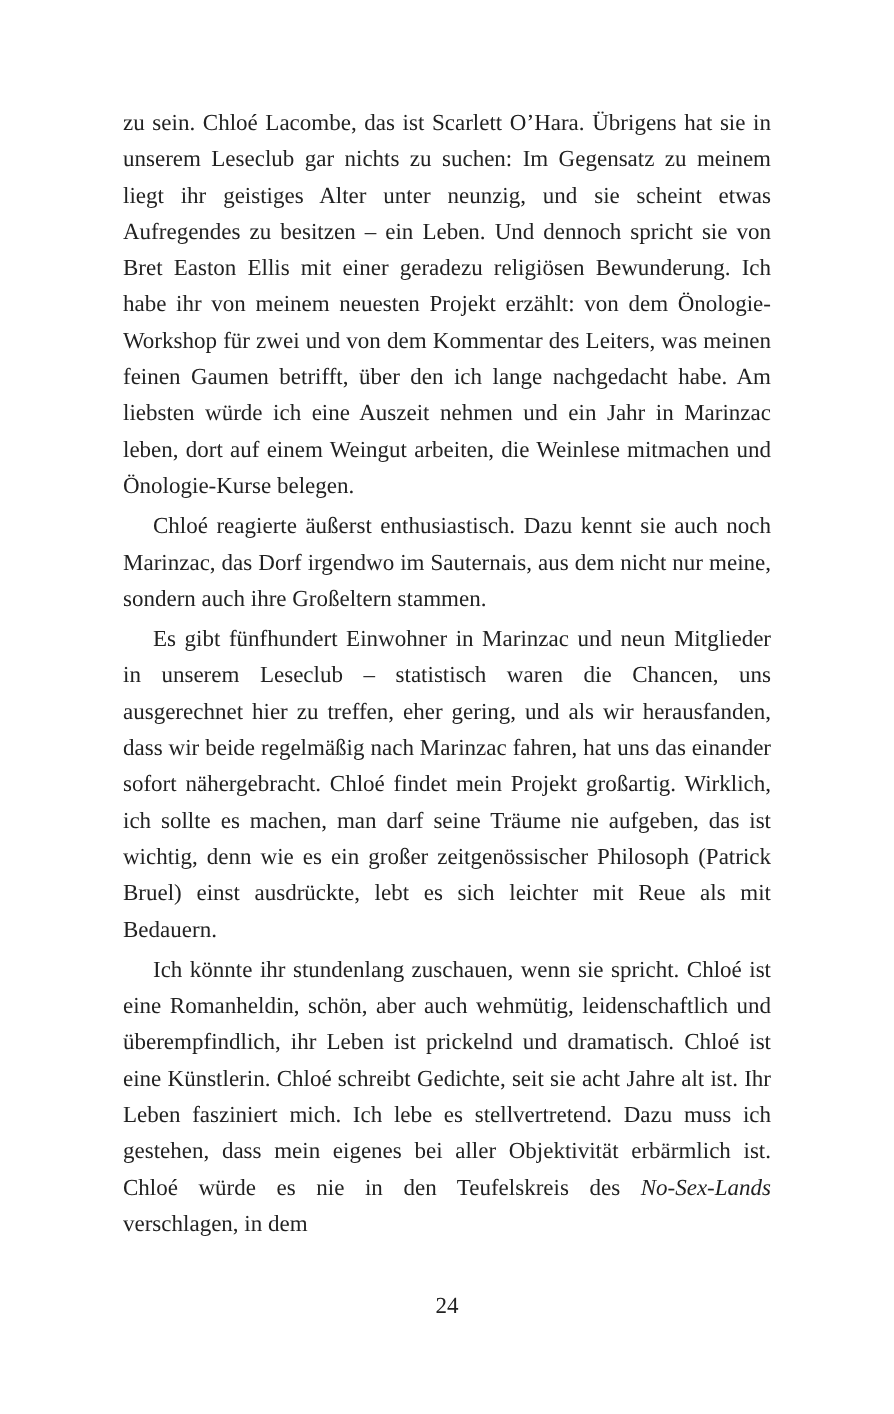zu sein. Chloé Lacombe, das ist Scarlett O’Hara. Übrigens hat sie in unserem Leseclub gar nichts zu suchen: Im Gegensatz zu meinem liegt ihr geistiges Alter unter neunzig, und sie scheint etwas Aufregendes zu besitzen – ein Leben. Und dennoch spricht sie von Bret Easton Ellis mit einer geradezu religiösen Bewunderung. Ich habe ihr von meinem neuesten Projekt erzählt: von dem Önologie-Workshop für zwei und von dem Kommentar des Leiters, was meinen feinen Gaumen betrifft, über den ich lange nachgedacht habe. Am liebsten würde ich eine Auszeit nehmen und ein Jahr in Marinzac leben, dort auf einem Weingut arbeiten, die Weinlese mitmachen und Önologie-Kurse belegen.
Chloé reagierte äußerst enthusiastisch. Dazu kennt sie auch noch Marinzac, das Dorf irgendwo im Sauternais, aus dem nicht nur meine, sondern auch ihre Großeltern stammen.
Es gibt fünfhundert Einwohner in Marinzac und neun Mitglieder in unserem Leseclub – statistisch waren die Chancen, uns ausgerechnet hier zu treffen, eher gering, und als wir herausfanden, dass wir beide regelmäßig nach Marinzac fahren, hat uns das einander sofort nähergebracht. Chloé findet mein Projekt großartig. Wirklich, ich sollte es machen, man darf seine Träume nie aufgeben, das ist wichtig, denn wie es ein großer zeitgenössischer Philosoph (Patrick Bruel) einst ausdrückte, lebt es sich leichter mit Reue als mit Bedauern.
Ich könnte ihr stundenlang zuschauen, wenn sie spricht. Chloé ist eine Romanheldin, schön, aber auch wehmütig, leidenschaftlich und überempfindlich, ihr Leben ist prickelnd und dramatisch. Chloé ist eine Künstlerin. Chloé schreibt Gedichte, seit sie acht Jahre alt ist. Ihr Leben fasziniert mich. Ich lebe es stellvertretend. Dazu muss ich gestehen, dass mein eigenes bei aller Objektivität erbärmlich ist. Chloé würde es nie in den Teufelskreis des No-Sex-Lands verschlagen, in dem
24